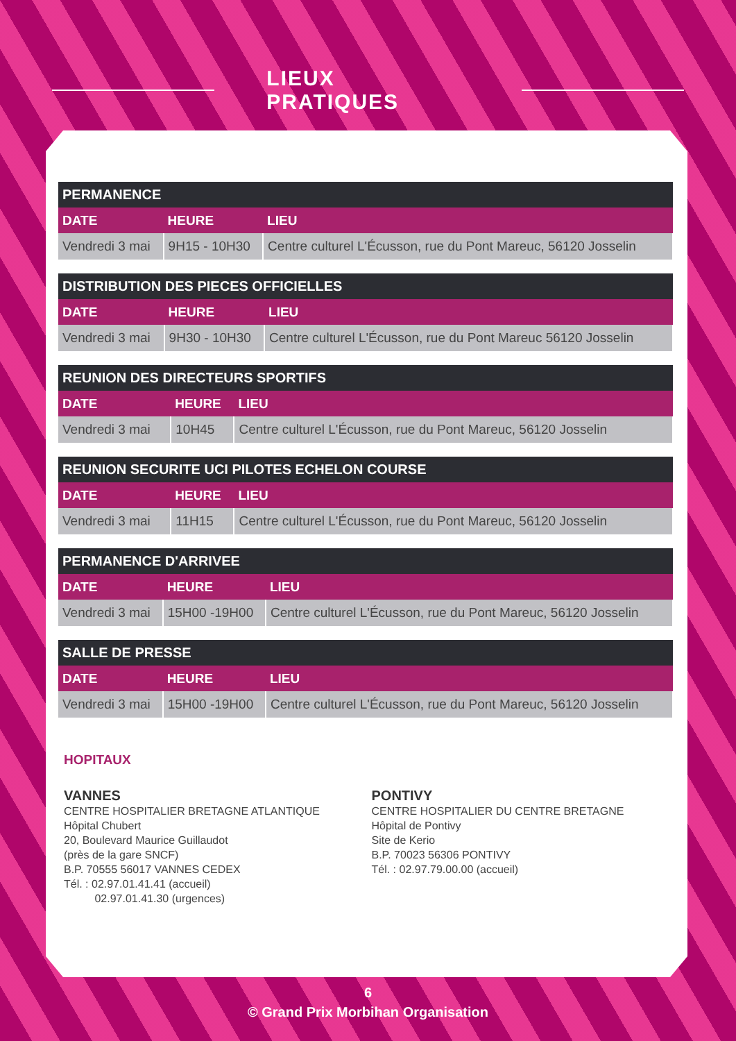LIEUX PRATIQUES
| PERMANENCE | | |
| --- | --- | --- |
| DATE | HEURE | LIEU |
| Vendredi 3 mai | 9H15 - 10H30 | Centre culturel L'Écusson, rue du Pont Mareuc, 56120 Josselin |
| DISTRIBUTION DES PIECES OFFICIELLES | | |
| --- | --- | --- |
| DATE | HEURE | LIEU |
| Vendredi 3 mai | 9H30 - 10H30 | Centre culturel L'Écusson, rue du Pont Mareuc 56120 Josselin |
| REUNION DES DIRECTEURS SPORTIFS | | |
| --- | --- | --- |
| DATE | HEURE | LIEU |
| Vendredi 3 mai | 10H45 | Centre culturel L'Écusson, rue du Pont Mareuc, 56120 Josselin |
| REUNION SECURITE UCI PILOTES ECHELON COURSE | | |
| --- | --- | --- |
| DATE | HEURE | LIEU |
| Vendredi 3 mai | 11H15 | Centre culturel L'Écusson, rue du Pont Mareuc, 56120 Josselin |
| PERMANENCE D'ARRIVEE | | |
| --- | --- | --- |
| DATE | HEURE | LIEU |
| Vendredi 3 mai | 15H00 -19H00 | Centre culturel L'Écusson, rue du Pont Mareuc, 56120 Josselin |
| SALLE DE PRESSE | | |
| --- | --- | --- |
| DATE | HEURE | LIEU |
| Vendredi 3 mai | 15H00 -19H00 | Centre culturel L'Écusson, rue du Pont Mareuc, 56120 Josselin |
HOPITAUX
VANNES
CENTRE HOSPITALIER BRETAGNE ATLANTIQUE
Hôpital Chubert
20, Boulevard Maurice Guillaudot
(près de la gare SNCF)
B.P. 70555 56017 VANNES CEDEX
Tél. : 02.97.01.41.41 (accueil)
02.97.01.41.30 (urgences)
PONTIVY
CENTRE HOSPITALIER DU CENTRE BRETAGNE
Hôpital de Pontivy
Site de Kerio
B.P. 70023 56306 PONTIVY
Tél. : 02.97.79.00.00 (accueil)
6
© Grand Prix Morbihan Organisation